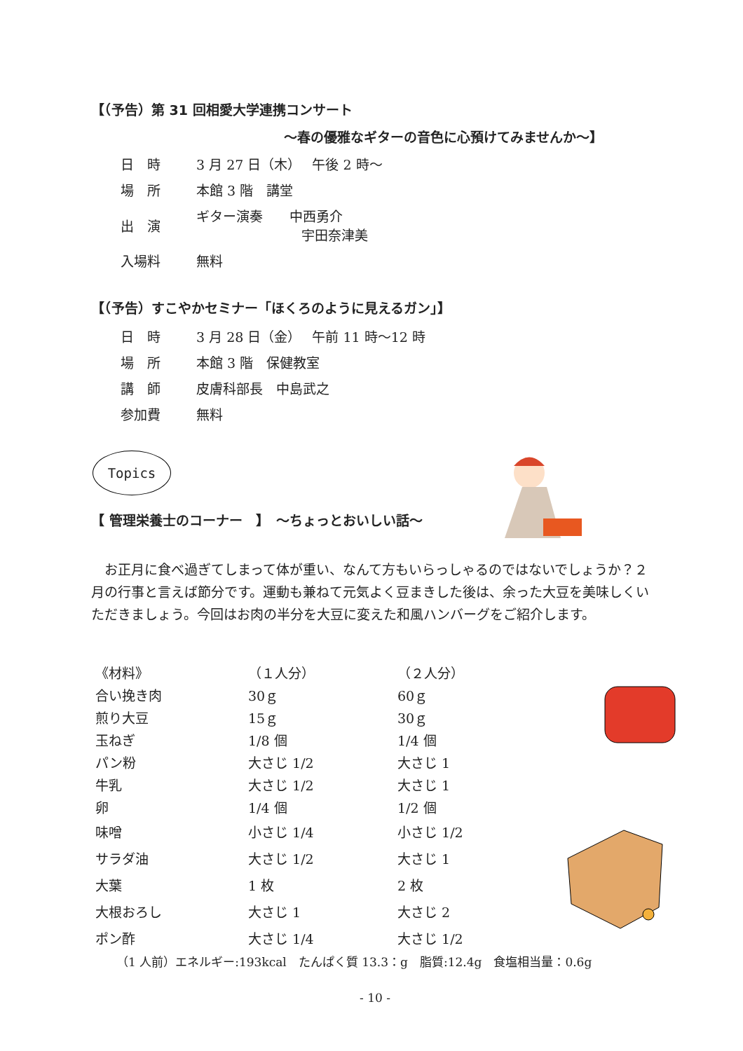【（予告）第 31 回相愛大学連携コンサート
～春の優雅なギターの音色に心預けてみませんか～】
| 日 時 | 3 月 27 日（木） 午後 2 時～ |
| 場 所 | 本館 3 階 講堂 |
| 出 演 | ギター演奏 中西勇介 宇田奈津美 |
| 入場料 | 無料 |
【（予告）すこやかセミナー「ほくろのように見えるガン」】
| 日 時 | 3 月 28 日（金） 午前 11 時～12 時 |
| 場 所 | 本館 3 階 保健教室 |
| 講 師 | 皮膚科部長 中島武之 |
| 参加費 | 無料 |
Topics
【 管理栄養士のコーナー　】　～ちょっとおいしい話～
お正月に食べ過ぎてしまって体が重い、なんて方もいらっしゃるのではないでしょうか？２月の行事と言えば節分です。運動も兼ねて元気よく豆まきした後は、余った大豆を美味しくいただきましょう。今回はお肉の半分を大豆に変えた和風ハンバーグをご紹介します。
| 《材料》 | （１人分） | （２人分） |
| 合い挽き肉 | 30ｇ | 60ｇ |
| 煎り大豆 | 15ｇ | 30ｇ |
| 玉ねぎ | 1/8 個 | 1/4 個 |
| パン粉 | 大さじ 1/2 | 大さじ 1 |
| 牛乳 | 大さじ 1/2 | 大さじ 1 |
| 卵 | 1/4 個 | 1/2 個 |
| 味噌 | 小さじ 1/4 | 小さじ 1/2 |
| サラダ油 | 大さじ 1/2 | 大さじ 1 |
| 大葉 | 1 枚 | 2 枚 |
| 大根おろし | 大さじ 1 | 大さじ 2 |
| ポン酢 | 大さじ 1/4 | 大さじ 1/2 |
（1 人前）エネルギー:193kcal　たんぱく質 13.3：g　脂質:12.4g　食塩相当量：0.6g
- 10 -